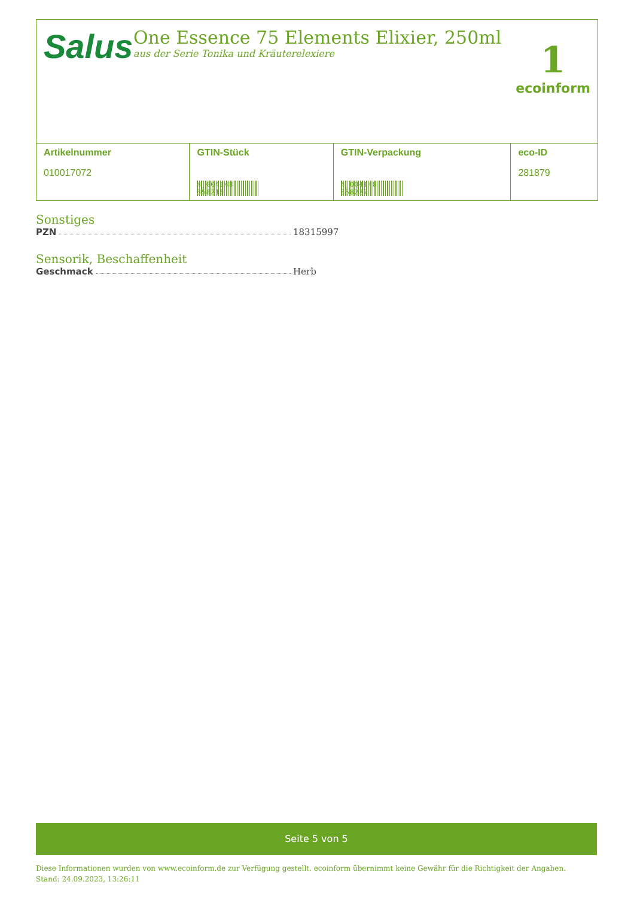Salus
One Essence 75 Elements Elixier, 250ml
aus der Serie Tonika und Kräuterelexiere
1
ecoinform
| Artikelnummer 010017072 | GTIN-Stück 4 004148 358210 | GTIN-Verpackung 4 004148 358227 | eco-ID 281879 |
Sonstiges
PZN 18315997
Sensorik, Beschaffenheit
Geschmack Herb
Seite 5 von 5
Diese Informationen wurden von www.ecoinform.de zur Verfügung gestellt. ecoinform übernimmt keine Gewähr für die Richtigkeit der Angaben.
Stand: 24.09.2023, 13:26:11